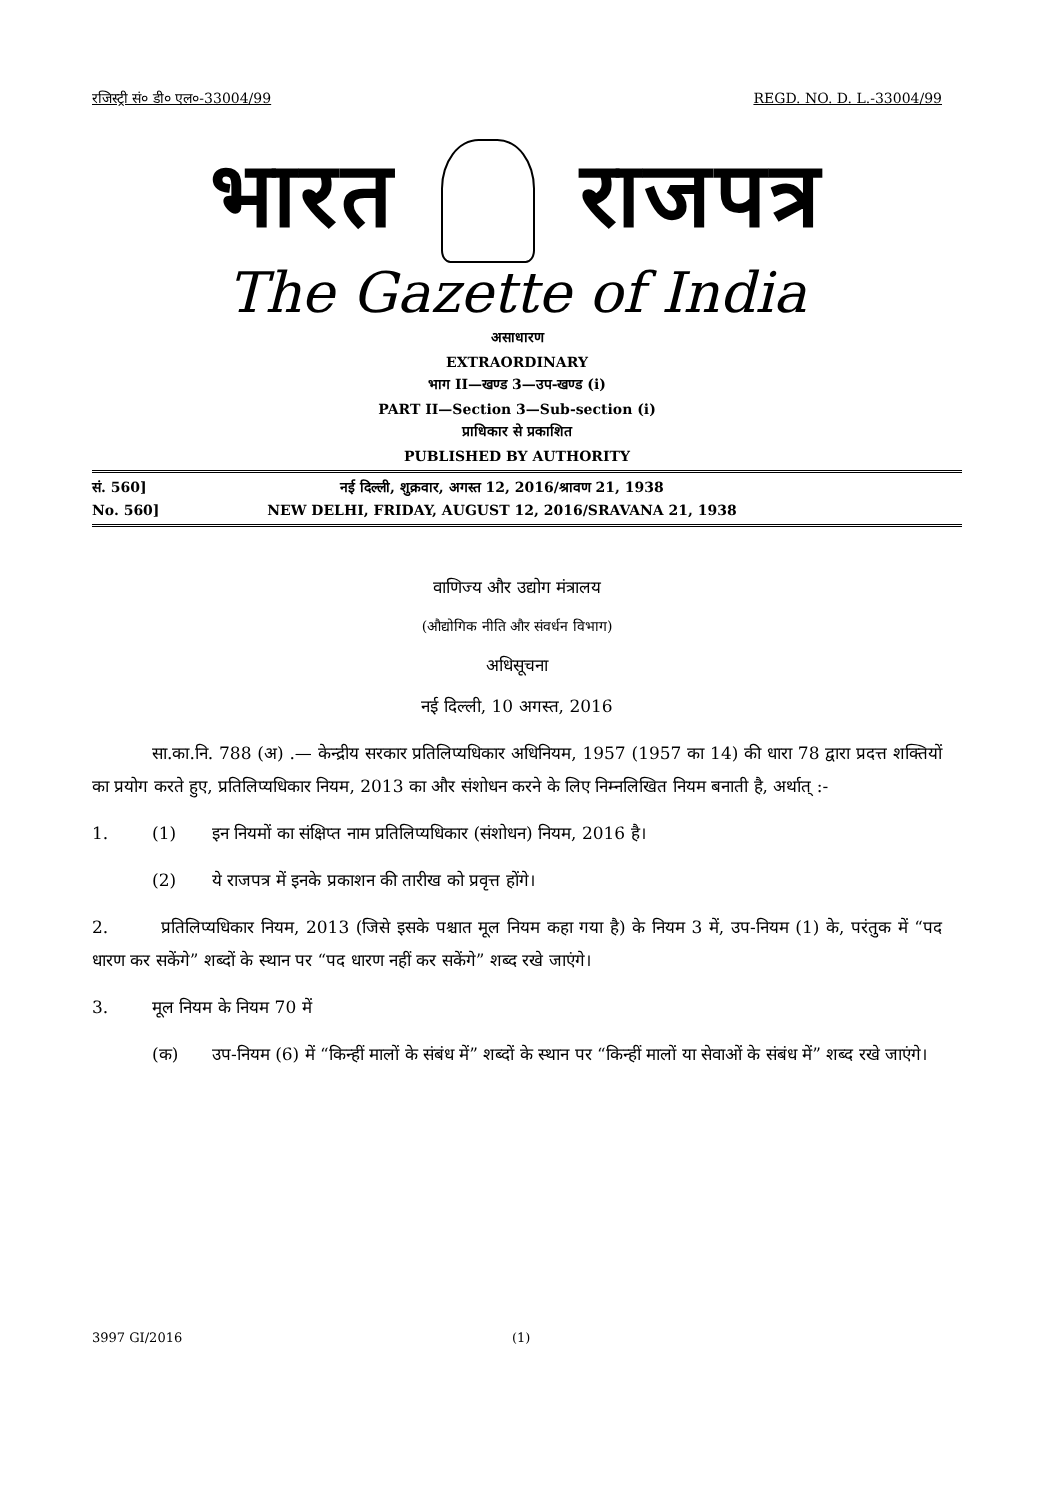रजिस्ट्री सं० डी० एल०-33004/99 REGD. NO. D. L.-33004/99
भारत राजपत्र
The Gazette of India
असाधारण
EXTRAORDINARY
भाग II—खण्ड 3—उप-खण्ड (i)
PART II—Section 3—Sub-section (i)
प्राधिकार से प्रकाशित
PUBLISHED BY AUTHORITY
सं. 560] नई दिल्ली, शुक्रवार, अगस्त 12, 2016/श्रावण 21, 1938
No. 560] NEW DELHI, FRIDAY, AUGUST 12, 2016/SRAVANA 21, 1938
वाणिज्य और उद्योग मंत्रालय
(औद्योगिक नीति और संवर्धन विभाग)
अधिसूचना
नई दिल्ली, 10 अगस्त, 2016
सा.का.नि. 788 (अ) .— केन्द्रीय सरकार प्रतिलिप्यधिकार अधिनियम, 1957 (1957 का 14) की धारा 78 द्वारा प्रदत्त शक्तियों का प्रयोग करते हुए, प्रतिलिप्यधिकार नियम, 2013 का और संशोधन करने के लिए निम्नलिखित नियम बनाती है, अर्थात् :-
1. (1) इन नियमों का संक्षिप्त नाम प्रतिलिप्यधिकार (संशोधन) नियम, 2016 है।
(2) ये राजपत्र में इनके प्रकाशन की तारीख को प्रवृत्त होंगे।
2. प्रतिलिप्यधिकार नियम, 2013 (जिसे इसके पश्चात मूल नियम कहा गया है) के नियम 3 में, उप-नियम (1) के, परंतुक में “पद धारण कर सकेंगे” शब्दों के स्थान पर “पद धारण नहीं कर सकेंगे” शब्द रखे जाएंगे।
3. मूल नियम के नियम 70 में
(क) उप-नियम (6) में “किन्हीं मालों के संबंध में” शब्दों के स्थान पर “किन्हीं मालों या सेवाओं के संबंध में” शब्द रखे जाएंगे।
3997 GI/2016 (1)